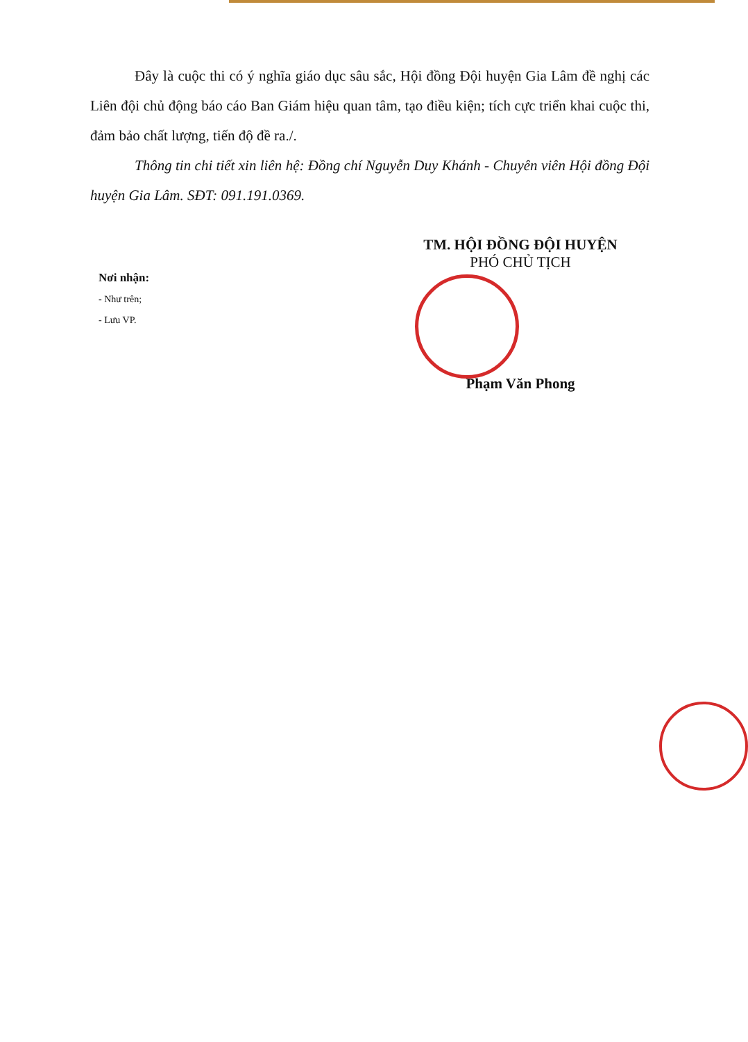Đây là cuộc thi có ý nghĩa giáo dục sâu sắc, Hội đồng Đội huyện Gia Lâm đề nghị các Liên đội chủ động báo cáo Ban Giám hiệu quan tâm, tạo điều kiện; tích cực triển khai cuộc thi, đảm bảo chất lượng, tiến độ đề ra./.
Thông tin chi tiết xin liên hệ: Đồng chí Nguyễn Duy Khánh - Chuyên viên Hội đồng Đội huyện Gia Lâm. SĐT: 091.191.0369.
Nơi nhận:
- Như trên;
- Lưu VP.
TM. HỘI ĐỒNG ĐỘI HUYỆN
PHÓ CHỦ TỊCH
Phạm Văn Phong